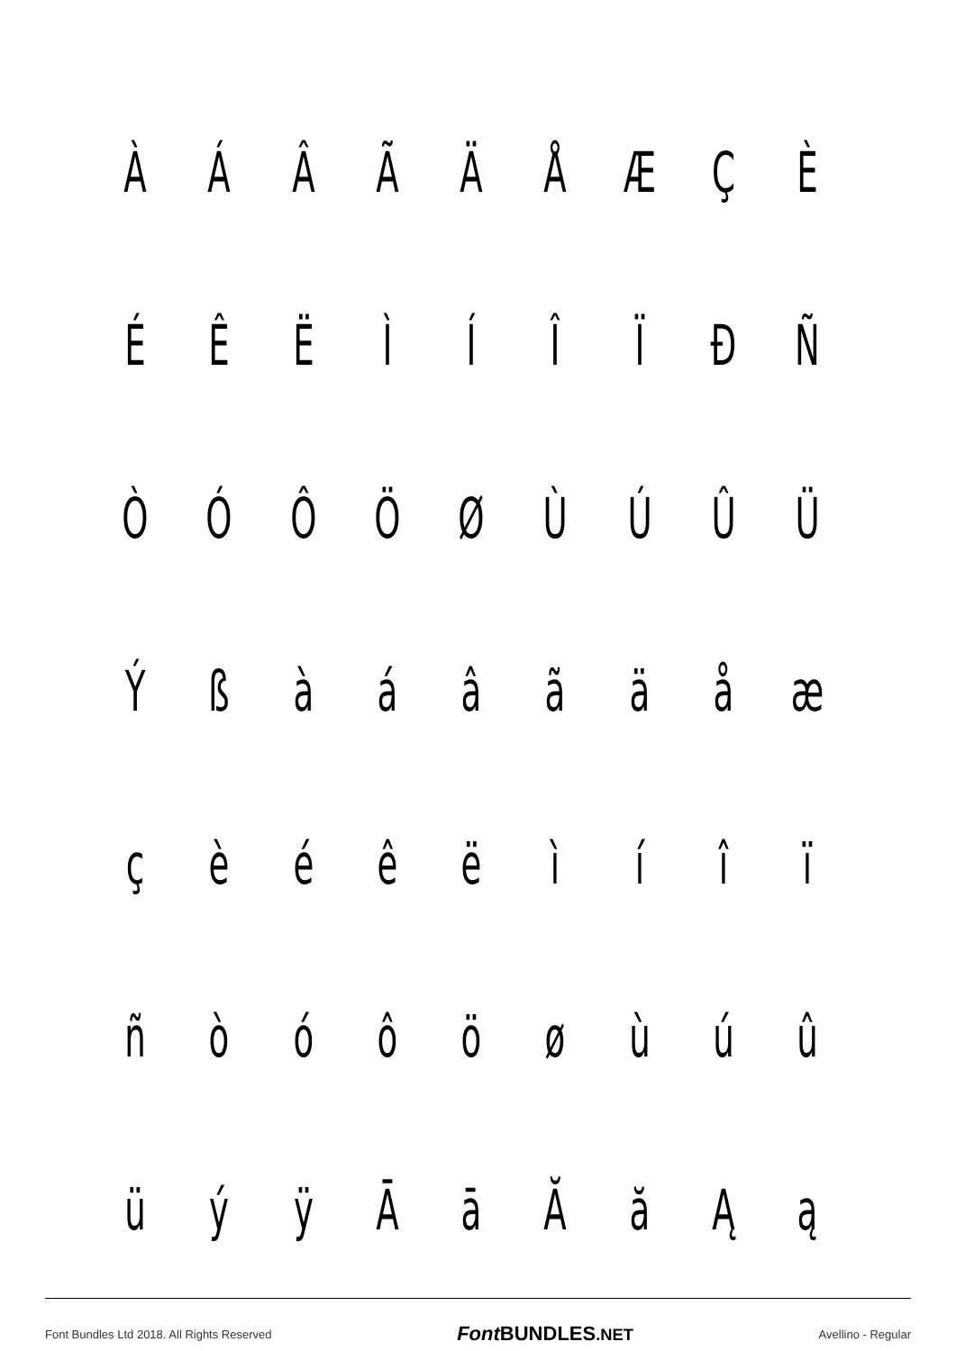ÀÁÂÃÄÅÆÇÈ
ÉÊËÌÍÎÏÐÑ
ÒÓÔÖØÙÚÛÜ
Ýßàáâãäåæ
çèéêëìíîï
ñòóôöøùúû
üýÿĀāĂăĄą
Font Bundles Ltd 2018. All Rights Reserved Font BUNDLES.NET Avellino - Regular